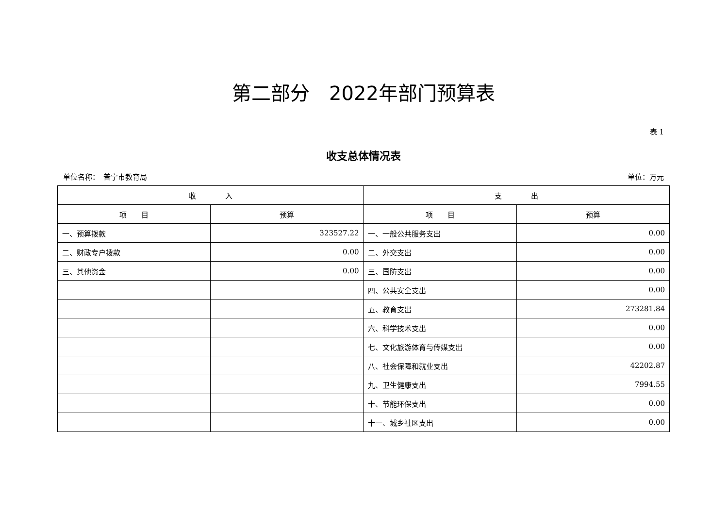第二部分　2022年部门预算表
表 1
收支总体情况表
单位名称：　普宁市教育局 单位：万元
| 收 入 | | 支 出 | |
| --- | --- | --- | --- |
| 项 目 | 预算 | 项 目 | 预算 |
| 一、预算拨款 | 323527.22 | 一、一般公共服务支出 | 0.00 |
| 二、财政专户拨款 | 0.00 | 二、外交支出 | 0.00 |
| 三、其他资金 | 0.00 | 三、国防支出 | 0.00 |
| | | 四、公共安全支出 | 0.00 |
| | | 五、教育支出 | 273281.84 |
| | | 六、科学技术支出 | 0.00 |
| | | 七、文化旅游体育与传媒支出 | 0.00 |
| | | 八、社会保障和就业支出 | 42202.87 |
| | | 九、卫生健康支出 | 7994.55 |
| | | 十、节能环保支出 | 0.00 |
| | | 十一、城乡社区支出 | 0.00 |